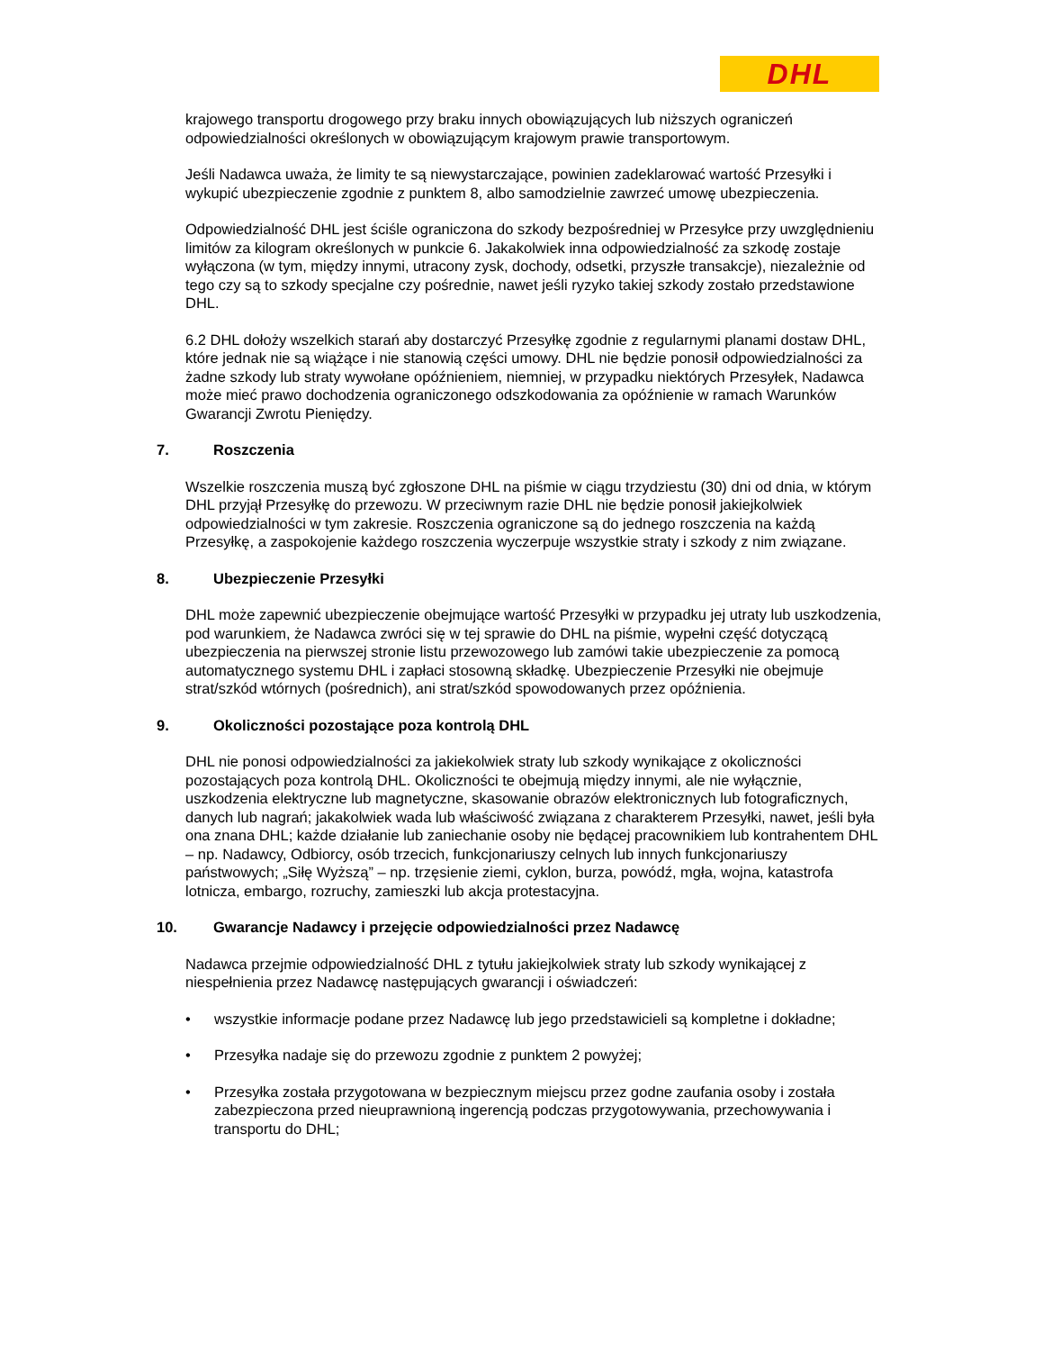DHL
krajowego transportu drogowego przy braku innych obowiązujących lub niższych ograniczeń odpowiedzialności określonych w obowiązującym krajowym prawie transportowym.
Jeśli Nadawca uważa, że limity te są niewystarczające, powinien zadeklarować wartość Przesyłki i wykupić ubezpieczenie zgodnie z punktem 8, albo samodzielnie zawrzeć umowę ubezpieczenia.
Odpowiedzialność DHL jest ściśle ograniczona do szkody bezpośredniej w Przesyłce przy uwzględnieniu limitów za kilogram określonych w punkcie 6. Jakakolwiek inna odpowiedzialność za szkodę zostaje wyłączona (w tym, między innymi, utracony zysk, dochody, odsetki, przyszłe transakcje), niezależnie od tego czy są to szkody specjalne czy pośrednie, nawet jeśli ryzyko takiej szkody zostało przedstawione DHL.
6.2 DHL dołoży wszelkich starań aby dostarczyć Przesyłkę zgodnie z regularnymi planami dostaw DHL, które jednak nie są wiążące i nie stanowią części umowy. DHL nie będzie ponosił odpowiedzialności za żadne szkody lub straty wywołane opóźnieniem, niemniej, w przypadku niektórych Przesyłek, Nadawca może mieć prawo dochodzenia ograniczonego odszkodowania za opóźnienie w ramach Warunków Gwarancji Zwrotu Pieniędzy.
7. Roszczenia
Wszelkie roszczenia muszą być zgłoszone DHL na piśmie w ciągu trzydziestu (30) dni od dnia, w którym DHL przyjął Przesyłkę do przewozu. W przeciwnym razie DHL nie będzie ponosił jakiejkolwiek odpowiedzialności w tym zakresie. Roszczenia ograniczone są do jednego roszczenia na każdą Przesyłkę, a zaspokojenie każdego roszczenia wyczerpuje wszystkie straty i szkody z nim związane.
8. Ubezpieczenie Przesyłki
DHL może zapewnić ubezpieczenie obejmujące wartość Przesyłki w przypadku jej utraty lub uszkodzenia, pod warunkiem, że Nadawca zwróci się w tej sprawie do DHL na piśmie, wypełni część dotyczącą ubezpieczenia na pierwszej stronie listu przewozowego lub zamówi takie ubezpieczenie za pomocą automatycznego systemu DHL i zapłaci stosowną składkę. Ubezpieczenie Przesyłki nie obejmuje strat/szkód wtórnych (pośrednich), ani strat/szkód spowodowanych przez opóźnienia.
9. Okoliczności pozostające poza kontrolą DHL
DHL nie ponosi odpowiedzialności za jakiekolwiek straty lub szkody wynikające z okoliczności pozostających poza kontrolą DHL. Okoliczności te obejmują między innymi, ale nie wyłącznie, uszkodzenia elektryczne lub magnetyczne, skasowanie obrazów elektronicznych lub fotograficznych, danych lub nagrań; jakakolwiek wada lub właściwość związana z charakterem Przesyłki, nawet, jeśli była ona znana DHL; każde działanie lub zaniechanie osoby nie będącej pracownikiem lub kontrahentem DHL – np. Nadawcy, Odbiorcy, osób trzecich, funkcjonariuszy celnych lub innych funkcjonariuszy państwowych; „Siłę Wyższą” – np. trzęsienie ziemi, cyklon, burza, powódź, mgła, wojna, katastrofa lotnicza, embargo, rozruchy, zamieszki lub akcja protestacyjna.
10. Gwarancje Nadawcy i przejęcie odpowiedzialności przez Nadawcę
Nadawca przejmie odpowiedzialność DHL z tytułu jakiejkolwiek straty lub szkody wynikającej z niespełnienia przez Nadawcę następujących gwarancji i oświadczeń:
• wszystkie informacje podane przez Nadawcę lub jego przedstawicieli są kompletne i dokładne;
• Przesyłka nadaje się do przewozu zgodnie z punktem 2 powyżej;
• Przesyłka została przygotowana w bezpiecznym miejscu przez godne zaufania osoby i została zabezpieczona przed nieuprawnioną ingerencją podczas przygotowywania, przechowywania i transportu do DHL;